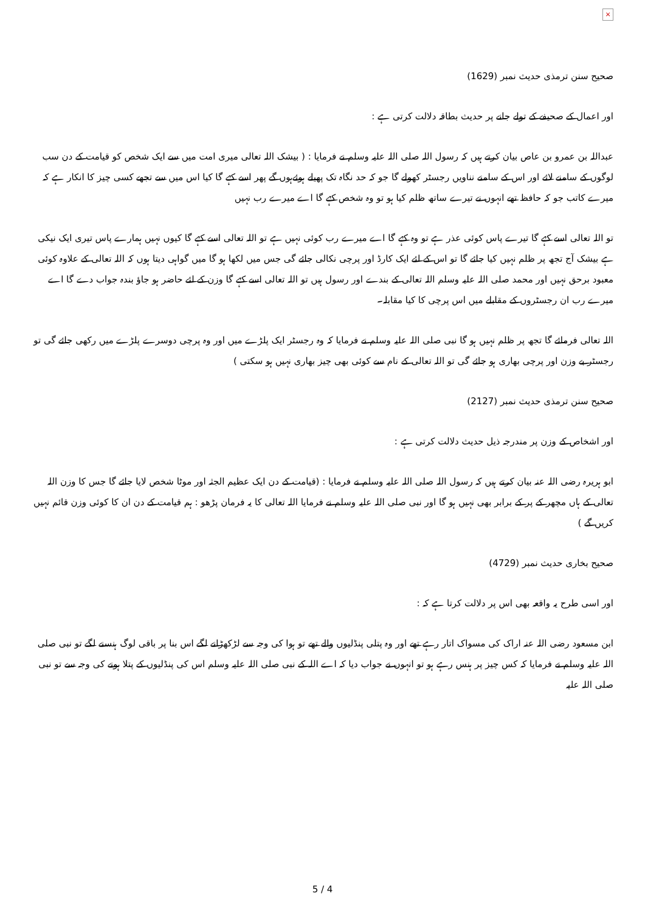×
صحیح سنن ترمذی حدیث نمبر (1629)
اور اعمال کے صحیفے کے تولے جانے پر حدیث بطاقہ دلالت کرتی ہے :
عبداللہ بن عمرو بن عاص بیان کرتے ہیں کہ رسول اللہ صلی اللہ علیہ وسلم نے فرمایا : ( بیشک اللہ تعالی میری امت میں سے ایک شخص کو قیامت کے دن سب لوگوں کے سامنے لائے اور اس کے سامنے نناویں رجسٹر کھولے گا جو کہ حد نگاہ تک پھیلے ہوئےہوں گے پھر اسے کہے گا کیا اس میں سے تجھے کسی چیز کا انکار ہے کہ میرے کاتب جو کہ حافظ تھے انہوں نے تیرے ساتھ ظلم کیا ہو تو وہ شخص کہے گا اے میرے رب نہیں
تو اللہ تعالی اسے کہے گا تیرے پاس کوئی عذر ہے تو وہ کہے گا اے میرے رب کوئی نہیں ہے تو اللہ تعالی اسے کہے گا کیوں نہیں ہمارے پاس تیری ایک نیکی ہے بیشک آج تجھ پر ظلم نہیں کیا جائے گا تو اس کے لئے ایک کارڈ اور پرچی نکالی جائے گی جس میں لکھا ہو گا میں گواہی دیتا ہوں کہ اللہ تعالی کے علاوہ کوئی معبود برحق نہیں اور محمد صلی اللہ علیہ وسلم اللہ تعالی کے بندے اور رسول ہیں تو اللہ تعالی اسے کہے گا وزن کے لئے حاضر ہو جاؤ بندہ جواب دے گا اے میرے رب ان رجسٹروں کے مقابلے میں اس پرچی کا کیا مقابلہ۔
اللہ تعالی فرمائے گا تجھ پر ظلم نہیں ہو گا نبی صلی اللہ علیہ وسلم نے فرمایا کہ وہ رجسٹر ایک پلڑے میں اور وہ پرچی دوسرے پلڑے میں رکھی جائے گی تو رجسٹر بے وزن اور پرچی بھاری ہو جائے گی تو اللہ تعالی کے نام سے کوئی بھی چیز بھاری نہیں ہو سکتی )
صحیح سنن ترمذی حدیث نمبر (2127)
اور اشخاص کے وزن پر مندرجہ ذیل حدیث دلالت کرتی ہے :
ابو ہریرہ رضی اللہ عنہ بیان کرتے ہیں کہ رسول اللہ صلی اللہ علیہ وسلم نے فرمایا : (قیامت کے دن ایک عظیم الجثہ اور موٹا شخص لایا جائے گا جس کا وزن اللہ تعالی کے ہاں مچھر کے پر کے برابر بھی نہیں ہو گا اور نبی صلی اللہ علیہ وسلم نے فرمایا اللہ تعالی کا یہ فرمان پڑھو : ہم قیامت کے دن ان کا کوئی وزن قائم نہیں کریں گے )
صحیح بخاری حدیث نمبر (4729)
اور اسی طرح یہ واقعہ بھی اس پر دلالت کرتا ہے کہ :
ابن مسعود رضی اللہ عنہ اراک کی مسواک اتار رہے تھے اور وہ پتلی پنڈلیوں والے تھے تو ہوا کی وجہ سے لڑکھڑانے لگے اس بنا پر باقی لوگ ہنسنے لگے تو نبی صلی اللہ علیہ وسلم نے فرمایا کہ کس چیز پر ہنس رہے ہو تو انہوں نے جواب دیا کہ اے اللہ کے نبی صلی اللہ علیہ وسلم اس کی پنڈلیوں کے پتلا ہونے کی وجہ سے تو نبی صلی اللہ علیہ
5 / 4